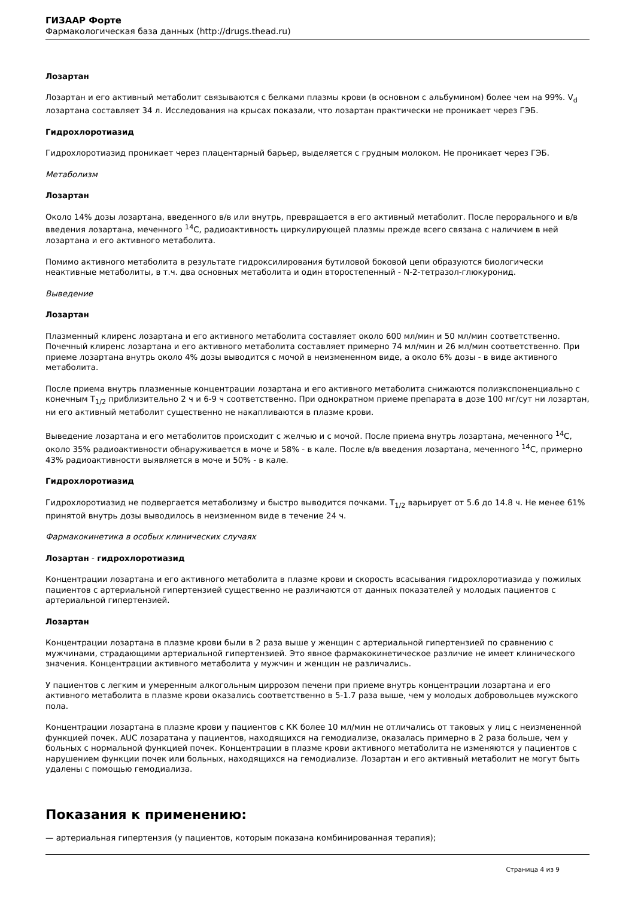ГИЗААР Форте
Фармакологическая база данных (http://drugs.thead.ru)
Лозартан
Лозартан и его активный метаболит связываются с белками плазмы крови (в основном с альбумином) более чем на 99%. V<sub>d</sub> лозартана составляет 34 л. Исследования на крысах показали, что лозартан практически не проникает через ГЭБ.
Гидрохлоротиазид
Гидрохлоротиазид проникает через плацентарный барьер, выделяется с грудным молоком. Не проникает через ГЭБ.
Метаболизм
Лозартан
Около 14% дозы лозартана, введенного в/в или внутрь, превращается в его активный метаболит. После перорального и в/в введения лозартана, меченного <sup>14</sup>C, радиоактивность циркулирующей плазмы прежде всего связана с наличием в ней лозартана и его активного метаболита.
Помимо активного метаболита в результате гидроксилирования бутиловой боковой цепи образуются биологически неактивные метаболиты, в т.ч. два основных метаболита и один второстепенный - N-2-тетразол-глюкуронид.
Выведение
Лозартан
Плазменный клиренс лозартана и его активного метаболита составляет около 600 мл/мин и 50 мл/мин соответственно. Почечный клиренс лозартана и его активного метаболита составляет примерно 74 мл/мин и 26 мл/мин соответственно. При приеме лозартана внутрь около 4% дозы выводится с мочой в неизмененном виде, а около 6% дозы - в виде активного метаболита.
После приема внутрь плазменные концентрации лозартана и его активного метаболита снижаются полиэкспоненциально с конечным T<sub>1/2</sub> приблизительно 2 ч и 6-9 ч соответственно. При однократном приеме препарата в дозе 100 мг/сут ни лозартан, ни его активный метаболит существенно не накапливаются в плазме крови.
Выведение лозартана и его метаболитов происходит с желчью и с мочой. После приема внутрь лозартана, меченного <sup>14</sup>C, около 35% радиоактивности обнаруживается в моче и 58% - в кале. После в/в введения лозартана, меченного <sup>14</sup>C, примерно 43% радиоактивности выявляется в моче и 50% - в кале.
Гидрохлоротиазид
Гидрохлоротиазид не подвергается метаболизму и быстро выводится почками. T<sub>1/2</sub> варьирует от 5.6 до 14.8 ч. Не менее 61% принятой внутрь дозы выводилось в неизменном виде в течение 24 ч.
Фармакокинетика в особых клинических случаях
Лозартан - гидрохлоротиазид
Концентрации лозартана и его активного метаболита в плазме крови и скорость всасывания гидрохлоротиазида у пожилых пациентов с артериальной гипертензией существенно не различаются от данных показателей у молодых пациентов с артериальной гипертензией.
Лозартан
Концентрации лозартана в плазме крови были в 2 раза выше у женщин с артериальной гипертензией по сравнению с мужчинами, страдающими артериальной гипертензией. Это явное фармакокинетическое различие не имеет клинического значения. Концентрации активного метаболита у мужчин и женщин не различались.
У пациентов с легким и умеренным алкогольным циррозом печени при приеме внутрь концентрации лозартана и его активного метаболита в плазме крови оказались соответственно в 5-1.7 раза выше, чем у молодых добровольцев мужского пола.
Концентрации лозартана в плазме крови у пациентов с КК более 10 мл/мин не отличались от таковых у лиц с неизмененной функцией почек. AUC лозаратана у пациентов, находящихся на гемодиализе, оказалась примерно в 2 раза больше, чем у больных с нормальной функцией почек. Концентрации в плазме крови активного метаболита не изменяются у пациентов с нарушением функции почек или больных, находящихся на гемодиализе. Лозартан и его активный метаболит не могут быть удалены с помощью гемодиализа.
Показания к применению:
— артериальная гипертензия (у пациентов, которым показана комбинированная терапия);
Страница 4 из 9